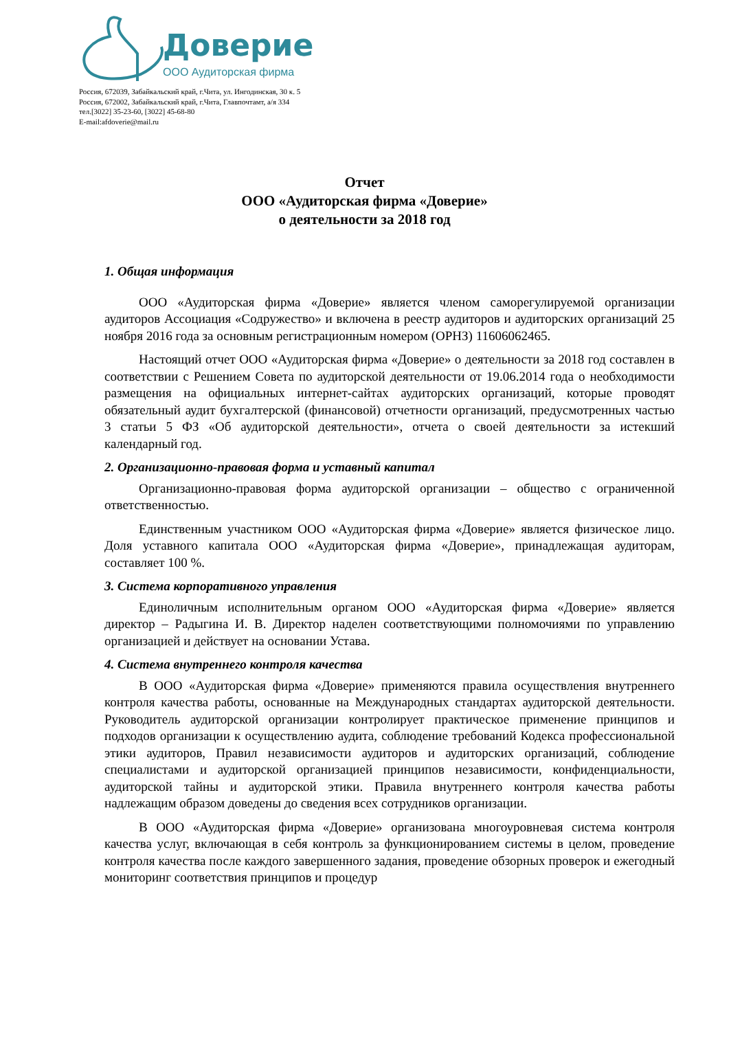Доверие
ООО Аудиторская фирма
Россия, 672039, Забайкальский край, г.Чита, ул. Ингодинская, 30 к. 5
Россия, 672002, Забайкальский край, г.Чита, Главпочтамт, а/я 334
тел.[3022] 35-23-60, [3022] 45-68-80
E-mail:afdoverie@mail.ru
Отчет
ООО «Аудиторская фирма «Доверие»
о деятельности за 2018 год
1. Общая информация
ООО «Аудиторская фирма «Доверие» является членом саморегулируемой организации аудиторов Ассоциация «Содружество» и включена в реестр аудиторов и аудиторских организаций 25 ноября 2016 года за основным регистрационным номером (ОРНЗ) 11606062465.
Настоящий отчет ООО «Аудиторская фирма «Доверие» о деятельности за 2018 год составлен в соответствии с Решением Совета по аудиторской деятельности от 19.06.2014 года о необходимости размещения на официальных интернет-сайтах аудиторских организаций, которые проводят обязательный аудит бухгалтерской (финансовой) отчетности организаций, предусмотренных частью 3 статьи 5 ФЗ «Об аудиторской деятельности», отчета о своей деятельности за истекший календарный год.
2. Организационно-правовая форма и уставный капитал
Организационно-правовая форма аудиторской организации – общество с ограниченной ответственностью.
Единственным участником ООО «Аудиторская фирма «Доверие» является физическое лицо. Доля уставного капитала ООО «Аудиторская фирма «Доверие», принадлежащая аудиторам, составляет 100 %.
3. Система корпоративного управления
Единоличным исполнительным органом ООО «Аудиторская фирма «Доверие» является директор – Радыгина И. В. Директор наделен соответствующими полномочиями по управлению организацией и действует на основании Устава.
4. Система внутреннего контроля качества
В ООО «Аудиторская фирма «Доверие» применяются правила осуществления внутреннего контроля качества работы, основанные на Международных стандартах аудиторской деятельности. Руководитель аудиторской организации контролирует практическое применение принципов и подходов организации к осуществлению аудита, соблюдение требований Кодекса профессиональной этики аудиторов, Правил независимости аудиторов и аудиторских организаций, соблюдение специалистами и аудиторской организацией принципов независимости, конфиденциальности, аудиторской тайны и аудиторской этики. Правила внутреннего контроля качества работы надлежащим образом доведены до сведения всех сотрудников организации.
В ООО «Аудиторская фирма «Доверие» организована многоуровневая система контроля качества услуг, включающая в себя контроль за функционированием системы в целом, проведение контроля качества после каждого завершенного задания, проведение обзорных проверок и ежегодный мониторинг соответствия принципов и процедур